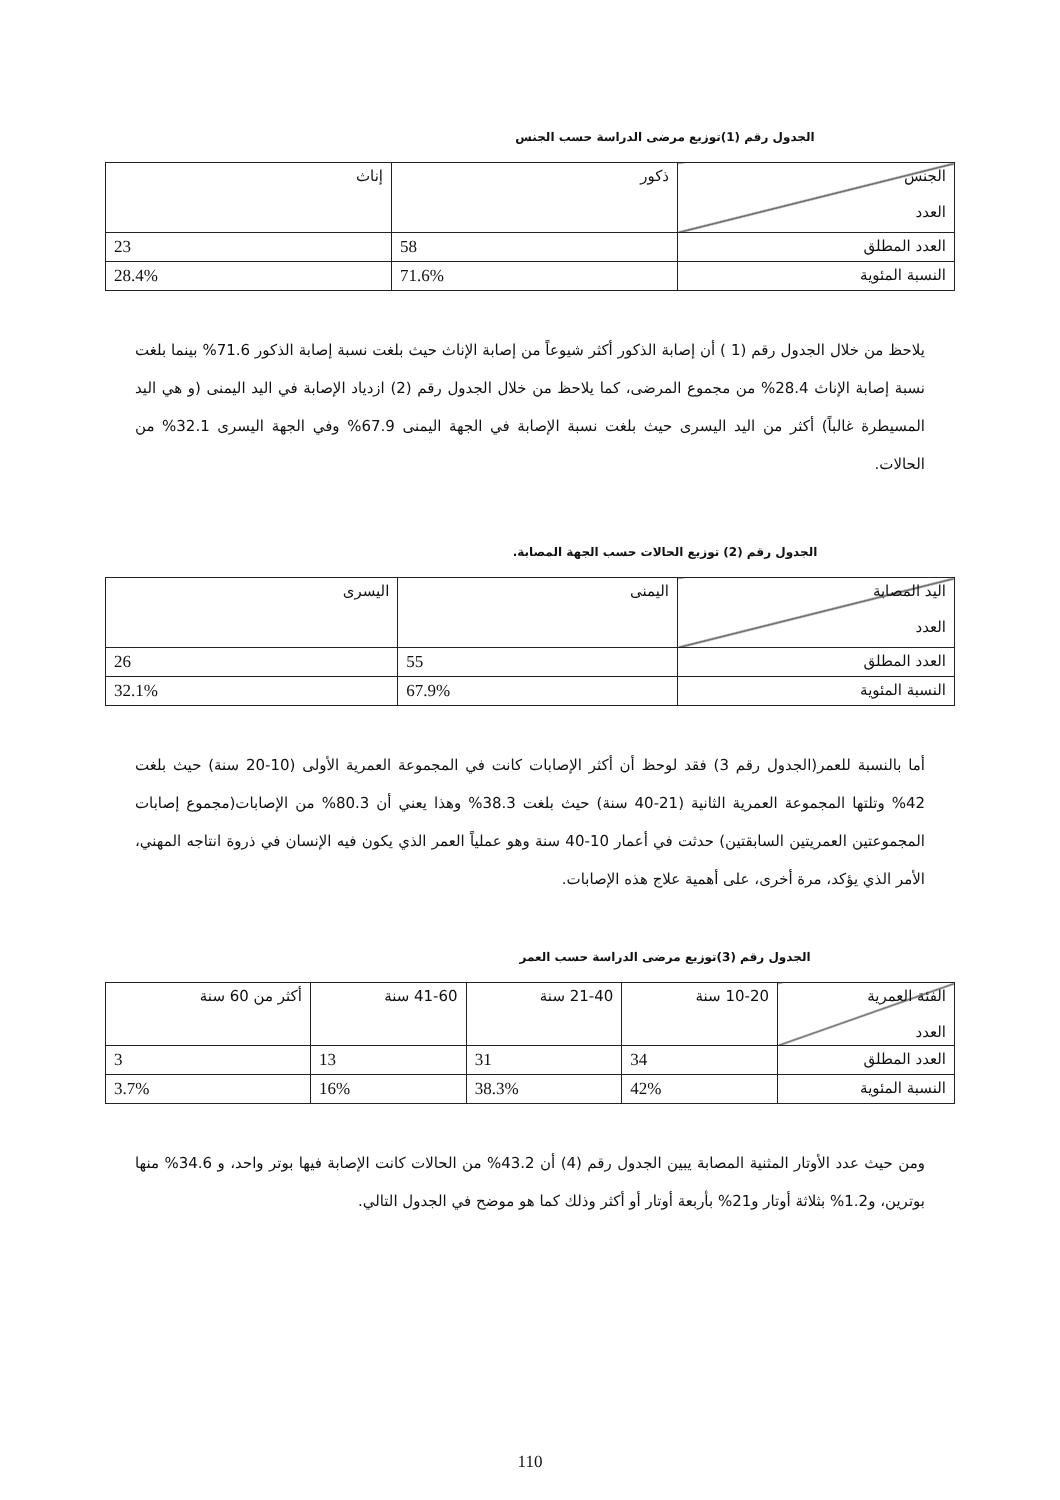الجدول رقم (1)توزيع مرضى الدراسة حسب الجنس
| الجنس العدد | ذكور | إناث |
| العدد المطلق | 58 | 23 |
| النسبة المئوية | 71.6% | 28.4% |
يلاحظ من خلال الجدول رقم (1 ) أن إصابة الذكور أكثر شيوعاً من إصابة الإناث حيث بلغت نسبة إصابة الذكور 71.6% بينما بلغت نسبة إصابة الإناث 28.4% من مجموع المرضى، كما يلاحظ من خلال الجدول رقم (2) ازدياد الإصابة في اليد اليمنى (و هي اليد المسيطرة غالباً) أكثر من اليد اليسرى حيث بلغت نسبة الإصابة في الجهة اليمنى 67.9% وفي الجهة اليسرى 32.1% من الحالات.
الجدول رقم (2) توزيع الحالات حسب الجهة المصابة.
| اليد المصابة العدد | اليمنى | اليسرى |
| العدد المطلق | 55 | 26 |
| النسبة المئوية | 67.9% | 32.1% |
أما بالنسبة للعمر(الجدول رقم 3) فقد لوحظ أن أكثر الإصابات كانت في المجموعة العمرية الأولى (10-20 سنة) حيث بلغت 42% وتلتها المجموعة العمرية الثانية (21-40 سنة) حيث بلغت 38.3% وهذا يعني أن 80.3% من الإصابات(مجموع إصابات المجموعتين العمريتين السابقتين) حدثت في أعمار 10-40 سنة وهو عملياً العمر الذي يكون فيه الإنسان في ذروة انتاجه المهني، الأمر الذي يؤكد، مرة أخرى، على أهمية علاج هذه الإصابات.
الجدول رقم (3)توزيع مرضى الدراسة حسب العمر
| الفئة العمرية العدد | 10-20 سنة | 21-40 سنة | 41-60 سنة | أكثر من 60 سنة |
| العدد المطلق | 34 | 31 | 13 | 3 |
| النسبة المئوية | 42% | 38.3% | 16% | 3.7% |
ومن حيث عدد الأوتار المثنية المصابة يبين الجدول رقم (4) أن 43.2% من الحالات كانت الإصابة فيها بوتر واحد، و 34.6% منها بوترين، و1.2% بثلاثة أوتار و21% بأربعة أوتار أو أكثر وذلك كما هو موضح في الجدول التالي.
110